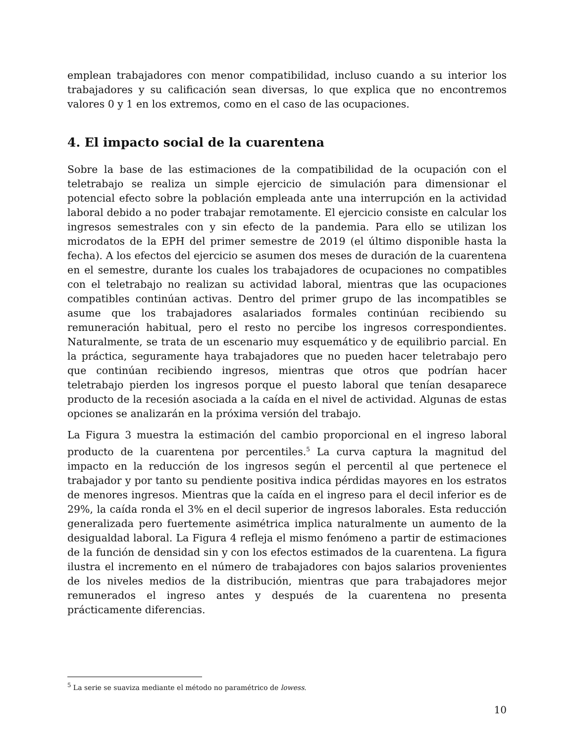emplean trabajadores con menor compatibilidad, incluso cuando a su interior los trabajadores y su calificación sean diversas, lo que explica que no encontremos valores 0 y 1 en los extremos, como en el caso de las ocupaciones.
4. El impacto social de la cuarentena
Sobre la base de las estimaciones de la compatibilidad de la ocupación con el teletrabajo se realiza un simple ejercicio de simulación para dimensionar el potencial efecto sobre la población empleada ante una interrupción en la actividad laboral debido a no poder trabajar remotamente. El ejercicio consiste en calcular los ingresos semestrales con y sin efecto de la pandemia. Para ello se utilizan los microdatos de la EPH del primer semestre de 2019 (el último disponible hasta la fecha). A los efectos del ejercicio se asumen dos meses de duración de la cuarentena en el semestre, durante los cuales los trabajadores de ocupaciones no compatibles con el teletrabajo no realizan su actividad laboral, mientras que las ocupaciones compatibles continúan activas. Dentro del primer grupo de las incompatibles se asume que los trabajadores asalariados formales continúan recibiendo su remuneración habitual, pero el resto no percibe los ingresos correspondientes. Naturalmente, se trata de un escenario muy esquemático y de equilibrio parcial. En la práctica, seguramente haya trabajadores que no pueden hacer teletrabajo pero que continúan recibiendo ingresos, mientras que otros que podrían hacer teletrabajo pierden los ingresos porque el puesto laboral que tenían desaparece producto de la recesión asociada a la caída en el nivel de actividad. Algunas de estas opciones se analizarán en la próxima versión del trabajo.
La Figura 3 muestra la estimación del cambio proporcional en el ingreso laboral producto de la cuarentena por percentiles.<sup>5</sup> La curva captura la magnitud del impacto en la reducción de los ingresos según el percentil al que pertenece el trabajador y por tanto su pendiente positiva indica pérdidas mayores en los estratos de menores ingresos. Mientras que la caída en el ingreso para el decil inferior es de 29%, la caída ronda el 3% en el decil superior de ingresos laborales. Esta reducción generalizada pero fuertemente asimétrica implica naturalmente un aumento de la desigualdad laboral. La Figura 4 refleja el mismo fenómeno a partir de estimaciones de la función de densidad sin y con los efectos estimados de la cuarentena. La figura ilustra el incremento en el número de trabajadores con bajos salarios provenientes de los niveles medios de la distribución, mientras que para trabajadores mejor remunerados el ingreso antes y después de la cuarentena no presenta prácticamente diferencias.
<sup>5</sup> La serie se suaviza mediante el método no paramétrico de lowess.
10